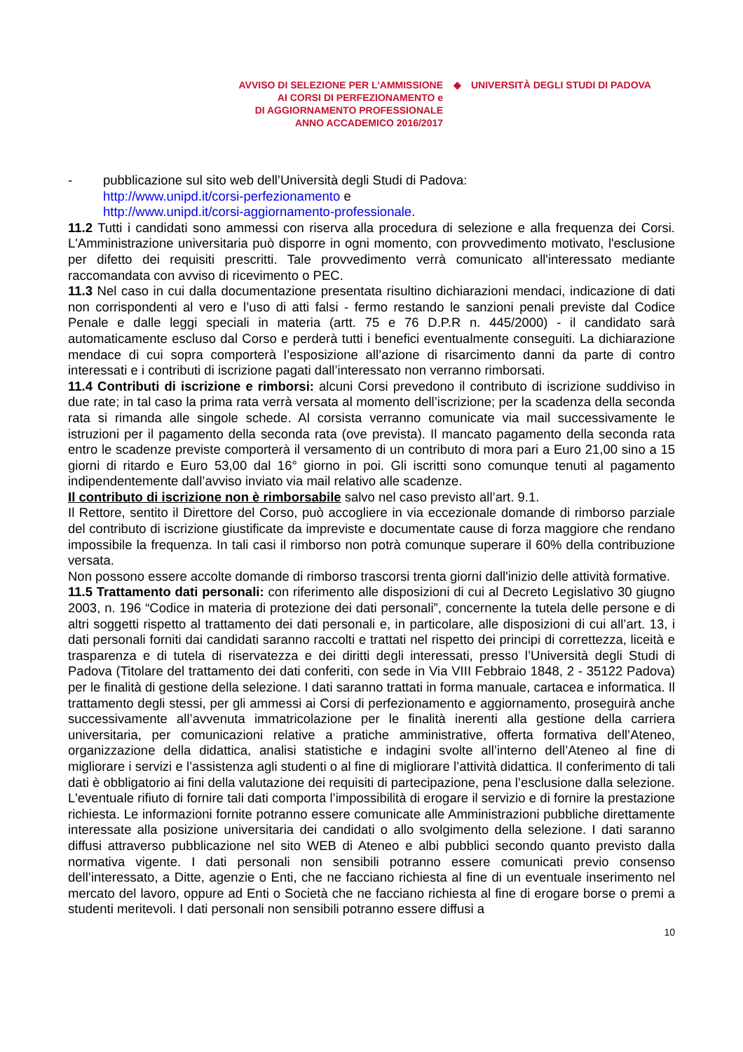AVVISO DI SELEZIONE PER L’AMMISSIONE
AI CORSI DI PERFEZIONAMENTO e
DI AGGIORNAMENTO PROFESSIONALE
ANNO ACCADEMICO 2016/2017
◆ UNIVERSITÀ DEGLI STUDI DI PADOVA
- pubblicazione sul sito web dell’Università degli Studi di Padova:
http://www.unipd.it/corsi-perfezionamento e
http://www.unipd.it/corsi-aggiornamento-professionale.
11.2 Tutti i candidati sono ammessi con riserva alla procedura di selezione e alla frequenza dei Corsi. L'Amministrazione universitaria può disporre in ogni momento, con provvedimento motivato, l'esclusione per difetto dei requisiti prescritti. Tale provvedimento verrà comunicato all'interessato mediante raccomandata con avviso di ricevimento o PEC.
11.3 Nel caso in cui dalla documentazione presentata risultino dichiarazioni mendaci, indicazione di dati non corrispondenti al vero e l’uso di atti falsi - fermo restando le sanzioni penali previste dal Codice Penale e dalle leggi speciali in materia (artt. 75 e 76 D.P.R n. 445/2000) - il candidato sarà automaticamente escluso dal Corso e perderà tutti i benefici eventualmente conseguiti. La dichiarazione mendace di cui sopra comporterà l’esposizione all’azione di risarcimento danni da parte di contro interessati e i contributi di iscrizione pagati dall’interessato non verranno rimborsati.
11.4 Contributi di iscrizione e rimborsi: alcuni Corsi prevedono il contributo di iscrizione suddiviso in due rate; in tal caso la prima rata verrà versata al momento dell’iscrizione; per la scadenza della seconda rata si rimanda alle singole schede. Al corsista verranno comunicate via mail successivamente le istruzioni per il pagamento della seconda rata (ove prevista). Il mancato pagamento della seconda rata entro le scadenze previste comporterà il versamento di un contributo di mora pari a Euro 21,00 sino a 15 giorni di ritardo e Euro 53,00 dal 16° giorno in poi. Gli iscritti sono comunque tenuti al pagamento indipendentemente dall’avviso inviato via mail relativo alle scadenze.
Il contributo di iscrizione non è rimborsabile salvo nel caso previsto all’art. 9.1.
Il Rettore, sentito il Direttore del Corso, può accogliere in via eccezionale domande di rimborso parziale del contributo di iscrizione giustificate da impreviste e documentate cause di forza maggiore che rendano impossibile la frequenza. In tali casi il rimborso non potrà comunque superare il 60% della contribuzione versata.
Non possono essere accolte domande di rimborso trascorsi trenta giorni dall'inizio delle attività formative.
11.5 Trattamento dati personali: con riferimento alle disposizioni di cui al Decreto Legislativo 30 giugno 2003, n. 196 “Codice in materia di protezione dei dati personali”, concernente la tutela delle persone e di altri soggetti rispetto al trattamento dei dati personali e, in particolare, alle disposizioni di cui all’art. 13, i dati personali forniti dai candidati saranno raccolti e trattati nel rispetto dei principi di correttezza, liceità e trasparenza e di tutela di riservatezza e dei diritti degli interessati, presso l’Università degli Studi di Padova (Titolare del trattamento dei dati conferiti, con sede in Via VIII Febbraio 1848, 2 - 35122 Padova) per le finalità di gestione della selezione. I dati saranno trattati in forma manuale, cartacea e informatica. Il trattamento degli stessi, per gli ammessi ai Corsi di perfezionamento e aggiornamento, proseguirà anche successivamente all’avvenuta immatricolazione per le finalità inerenti alla gestione della carriera universitaria, per comunicazioni relative a pratiche amministrative, offerta formativa dell’Ateneo, organizzazione della didattica, analisi statistiche e indagini svolte all’interno dell’Ateneo al fine di migliorare i servizi e l’assistenza agli studenti o al fine di migliorare l’attività didattica. Il conferimento di tali dati è obbligatorio ai fini della valutazione dei requisiti di partecipazione, pena l’esclusione dalla selezione. L'eventuale rifiuto di fornire tali dati comporta l’impossibilità di erogare il servizio e di fornire la prestazione richiesta. Le informazioni fornite potranno essere comunicate alle Amministrazioni pubbliche direttamente interessate alla posizione universitaria dei candidati o allo svolgimento della selezione. I dati saranno diffusi attraverso pubblicazione nel sito WEB di Ateneo e albi pubblici secondo quanto previsto dalla normativa vigente. I dati personali non sensibili potranno essere comunicati previo consenso dell’interessato, a Ditte, agenzie o Enti, che ne facciano richiesta al fine di un eventuale inserimento nel mercato del lavoro, oppure ad Enti o Società che ne facciano richiesta al fine di erogare borse o premi a studenti meritevoli. I dati personali non sensibili potranno essere diffusi a
10